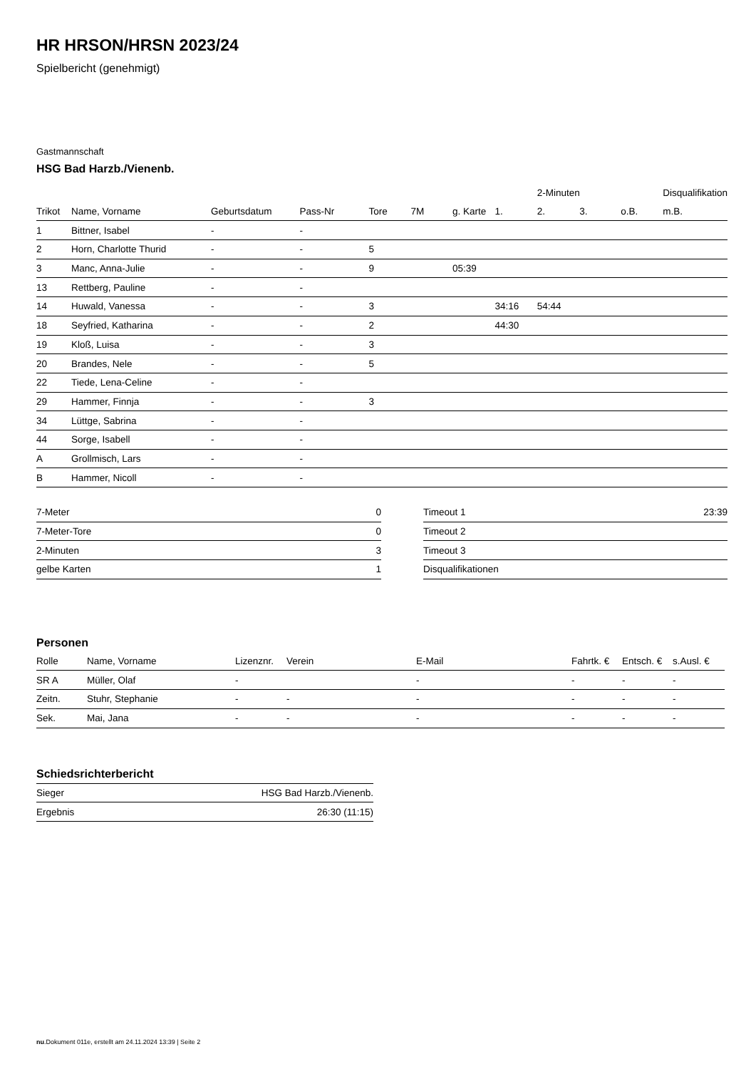HR HRSON/HRSN 2023/24
Spielbericht (genehmigt)
Gastmannschaft
HSG Bad Harzb./Vienenb.
| | | | | | | | | 2-Minuten | | | Disqualifikation |
| --- | --- | --- | --- | --- | --- | --- | --- | --- | --- | --- | --- |
| Trikot | Name, Vorname | Geburtsdatum | Pass-Nr | Tore | 7M | g. Karte | 1. | 2. | 3. | o.B. | m.B. |
| 1 | Bittner, Isabel | - | - | | | | | | | | |
| 2 | Horn, Charlotte Thurid | - | - | 5 | | | | | | | |
| 3 | Manc, Anna-Julie | - | - | 9 | | 05:39 | | | | | |
| 13 | Rettberg, Pauline | - | - | | | | | | | | |
| 14 | Huwald, Vanessa | - | - | 3 | | | 34:16 | 54:44 | | | |
| 18 | Seyfried, Katharina | - | - | 2 | | | 44:30 | | | | |
| 19 | Kloß, Luisa | - | - | 3 | | | | | | | |
| 20 | Brandes, Nele | - | - | 5 | | | | | | | |
| 22 | Tiede, Lena-Celine | - | - | | | | | | | | |
| 29 | Hammer, Finnja | - | - | 3 | | | | | | | |
| 34 | Lüttge, Sabrina | - | - | | | | | | | | |
| 44 | Sorge, Isabell | - | - | | | | | | | | |
| A | Grollmisch, Lars | - | - | | | | | | | | |
| B | Hammer, Nicoll | - | - | | | | | | | | |
| 7-Meter | 0 |
| 7-Meter-Tore | 0 |
| 2-Minuten | 3 |
| gelbe Karten | 1 |
| Timeout 1 | 23:39 |
| Timeout 2 | |
| Timeout 3 | |
| Disqualifikationen | |
Personen
| Rolle | Name, Vorname | Lizenznr. | Verein | E-Mail | Fahrtk. € | Entsch. € | s.Ausl. € |
| --- | --- | --- | --- | --- | --- | --- | --- |
| SR A | Müller, Olaf | - | | - | - | - | - |
| Zeitn. | Stuhr, Stephanie | - | - | - | - | - | - |
| Sek. | Mai, Jana | - | - | - | - | - | - |
Schiedsrichterbericht
| Sieger | HSG Bad Harzb./Vienenb. |
| Ergebnis | 26:30 (11:15) |
nu.Dokument 011e, erstellt am 24.11.2024 13:39 | Seite 2